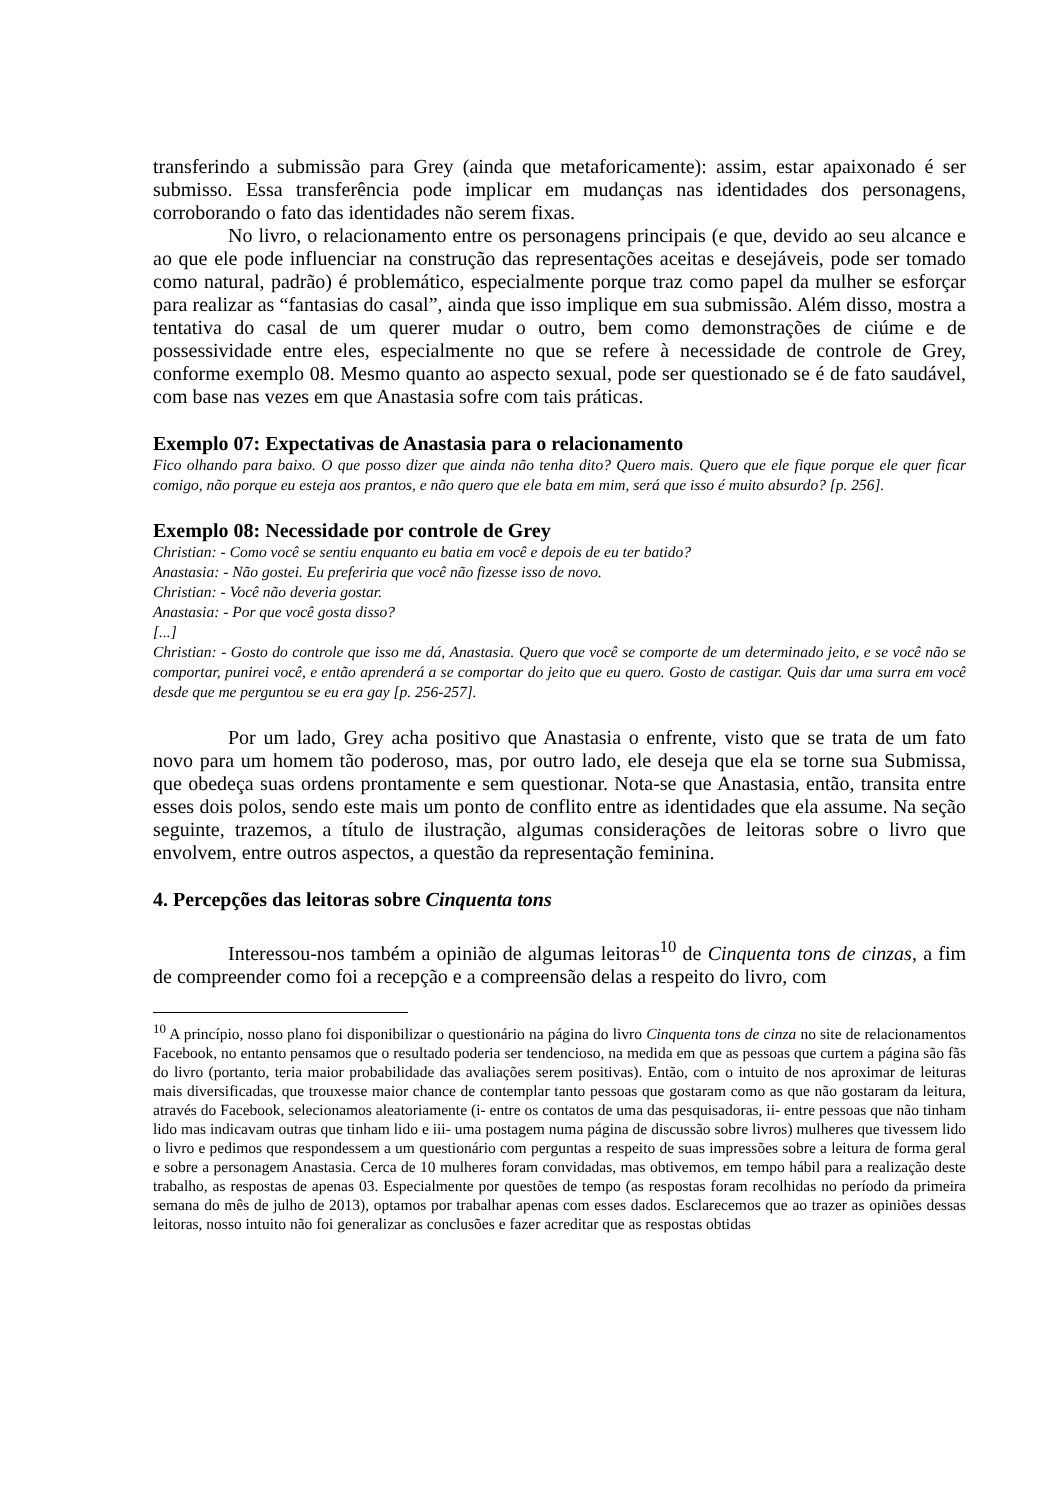transferindo a submissão para Grey (ainda que metaforicamente): assim, estar apaixonado é ser submisso. Essa transferência pode implicar em mudanças nas identidades dos personagens, corroborando o fato das identidades não serem fixas.
No livro, o relacionamento entre os personagens principais (e que, devido ao seu alcance e ao que ele pode influenciar na construção das representações aceitas e desejáveis, pode ser tomado como natural, padrão) é problemático, especialmente porque traz como papel da mulher se esforçar para realizar as “fantasias do casal”, ainda que isso implique em sua submissão. Além disso, mostra a tentativa do casal de um querer mudar o outro, bem como demonstrações de ciúme e de possessividade entre eles, especialmente no que se refere à necessidade de controle de Grey, conforme exemplo 08. Mesmo quanto ao aspecto sexual, pode ser questionado se é de fato saudável, com base nas vezes em que Anastasia sofre com tais práticas.
Exemplo 07: Expectativas de Anastasia para o relacionamento
Fico olhando para baixo. O que posso dizer que ainda não tenha dito? Quero mais. Quero que ele fique porque ele quer ficar comigo, não porque eu esteja aos prantos, e não quero que ele bata em mim, será que isso é muito absurdo? [p. 256].
Exemplo 08: Necessidade por controle de Grey
Christian: - Como você se sentiu enquanto eu batia em você e depois de eu ter batido?
Anastasia: - Não gostei. Eu preferiria que você não fizesse isso de novo.
Christian: - Você não deveria gostar.
Anastasia: - Por que você gosta disso?
[...]
Christian: - Gosto do controle que isso me dá, Anastasia. Quero que você se comporte de um determinado jeito, e se você não se comportar, punirei você, e então aprenderá a se comportar do jeito que eu quero. Gosto de castigar. Quis dar uma surra em você desde que me perguntou se eu era gay [p. 256-257].
Por um lado, Grey acha positivo que Anastasia o enfrente, visto que se trata de um fato novo para um homem tão poderoso, mas, por outro lado, ele deseja que ela se torne sua Submissa, que obedeça suas ordens prontamente e sem questionar. Nota-se que Anastasia, então, transita entre esses dois polos, sendo este mais um ponto de conflito entre as identidades que ela assume. Na seção seguinte, trazemos, a título de ilustração, algumas considerações de leitoras sobre o livro que envolvem, entre outros aspectos, a questão da representação feminina.
4. Percepções das leitoras sobre Cinquenta tons
Interessou-nos também a opinião de algumas leitoras<sup>10</sup> de Cinquenta tons de cinzas, a fim de compreender como foi a recepção e a compreensão delas a respeito do livro, com
<sup>10</sup> A princípio, nosso plano foi disponibilizar o questionário na página do livro Cinquenta tons de cinza no site de relacionamentos Facebook, no entanto pensamos que o resultado poderia ser tendencioso, na medida em que as pessoas que curtem a página são fãs do livro (portanto, teria maior probabilidade das avaliações serem positivas). Então, com o intuito de nos aproximar de leituras mais diversificadas, que trouxesse maior chance de contemplar tanto pessoas que gostaram como as que não gostaram da leitura, através do Facebook, selecionamos aleatoriamente (i- entre os contatos de uma das pesquisadoras, ii- entre pessoas que não tinham lido mas indicavam outras que tinham lido e iii- uma postagem numa página de discussão sobre livros) mulheres que tivessem lido o livro e pedimos que respondessem a um questionário com perguntas a respeito de suas impressões sobre a leitura de forma geral e sobre a personagem Anastasia. Cerca de 10 mulheres foram convidadas, mas obtivemos, em tempo hábil para a realização deste trabalho, as respostas de apenas 03. Especialmente por questões de tempo (as respostas foram recolhidas no período da primeira semana do mês de julho de 2013), optamos por trabalhar apenas com esses dados. Esclarecemos que ao trazer as opiniões dessas leitoras, nosso intuito não foi generalizar as conclusões e fazer acreditar que as respostas obtidas